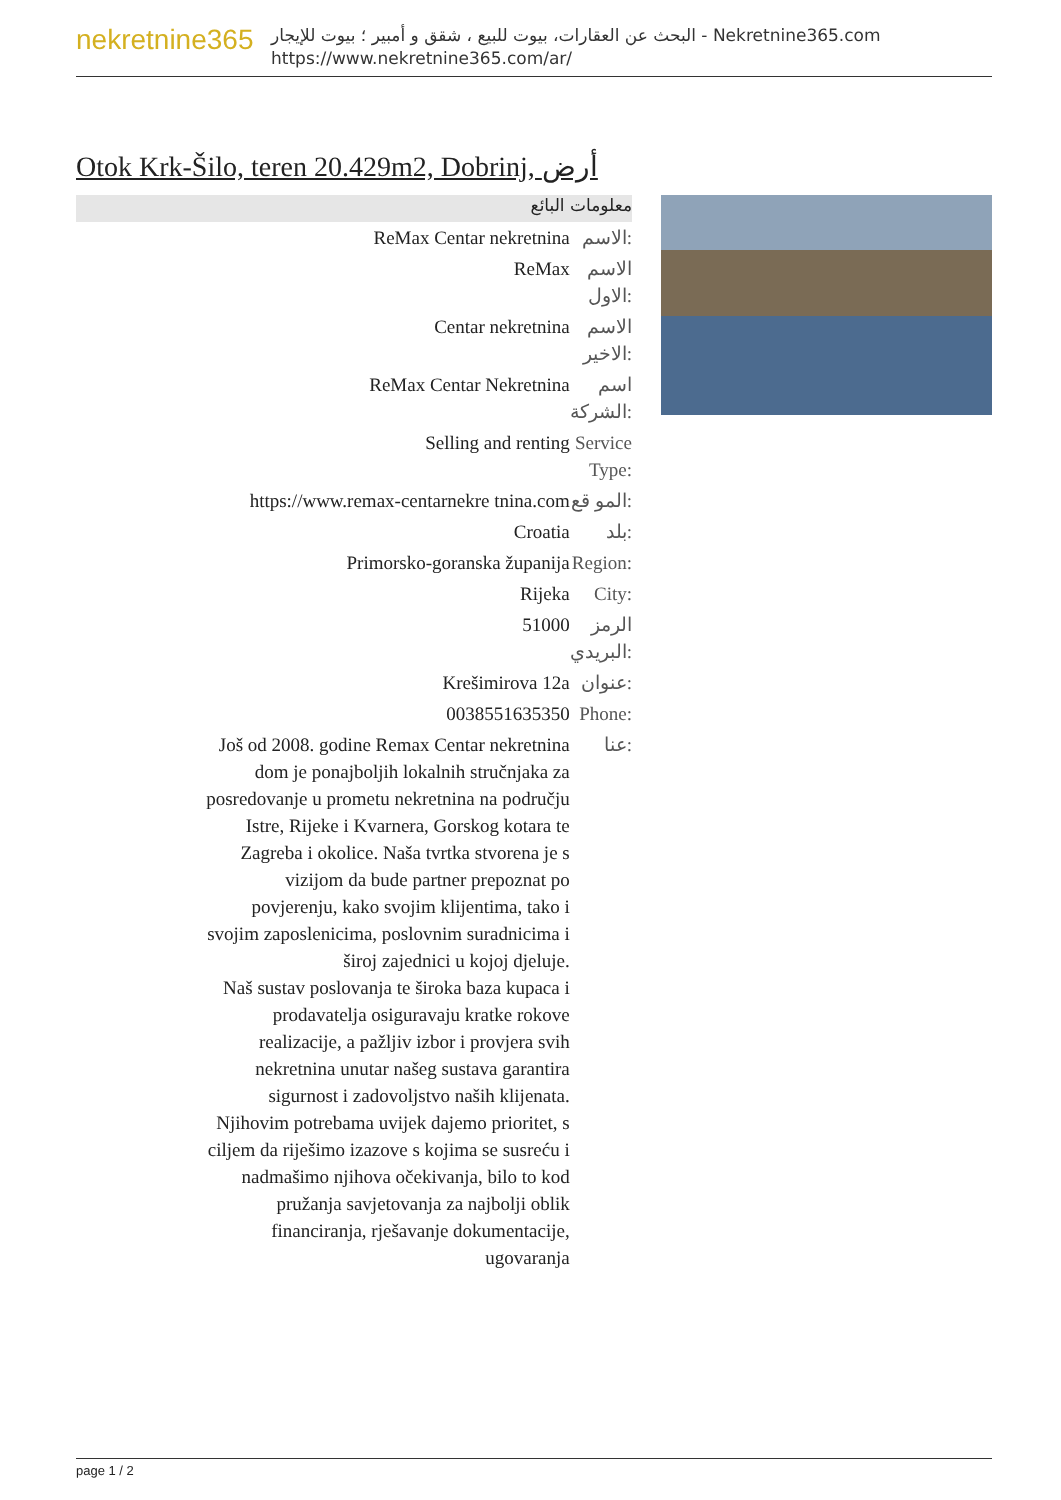nekretnine365
البحث عن العقارات، بيوت للبيع ، شقق و أمبير ؛ بيوت للإيجار - Nekretnine365.com
https://www.nekretnine365.com/ar/
Otok Krk-Šilo, teren 20.429m2, Dobrinj, أرض
معلومات البائع
| ReMax Centar nekretnina | الاسم: |
| ReMax | الاسم الاول: |
| Centar nekretnina | الاسم الاخير: |
| ReMax Centar Nekretnina | اسم الشركة: |
| Selling and renting | Service Type: |
| https://www.remax-centarnekre tnina.com | المو قع: |
| Croatia | بلد: |
| Primorsko-goranska županija | Region: |
| Rijeka | City: |
| 51000 | الرمز البريدي: |
| Krešimirova 12a | عنوان: |
| 0038551635350 | Phone: |
| Još od 2008. godine Remax Centar nekretnina dom je ponajboljih lokalnih stručnjaka za posredovanje u prometu nekretnina na području Istre, Rijeke i Kvarnera, Gorskog kotara te Zagreba i okolice. Naša tvrtka stvorena je s vizijom da bude partner prepoznat po povjerenju, kako svojim klijentima, tako i svojim zaposlenicima, poslovnim suradnicima i široj zajednici u kojoj djeluje. Naš sustav poslovanja te široka baza kupaca i prodavatelja osiguravaju kratke rokove realizacije, a pažljiv izbor i provjera svih nekretnina unutar našeg sustava garantira sigurnost i zadovoljstvo naših klijenata. Njihovim potrebama uvijek dajemo prioritet, s ciljem da riješimo izazove s kojima se susreću i nadmašimo njihova očekivanja, bilo to kod pružanja savjetovanja za najbolji oblik financiranja, rješavanje dokumentacije, ugovaranja | عنا: |
page 1 / 2